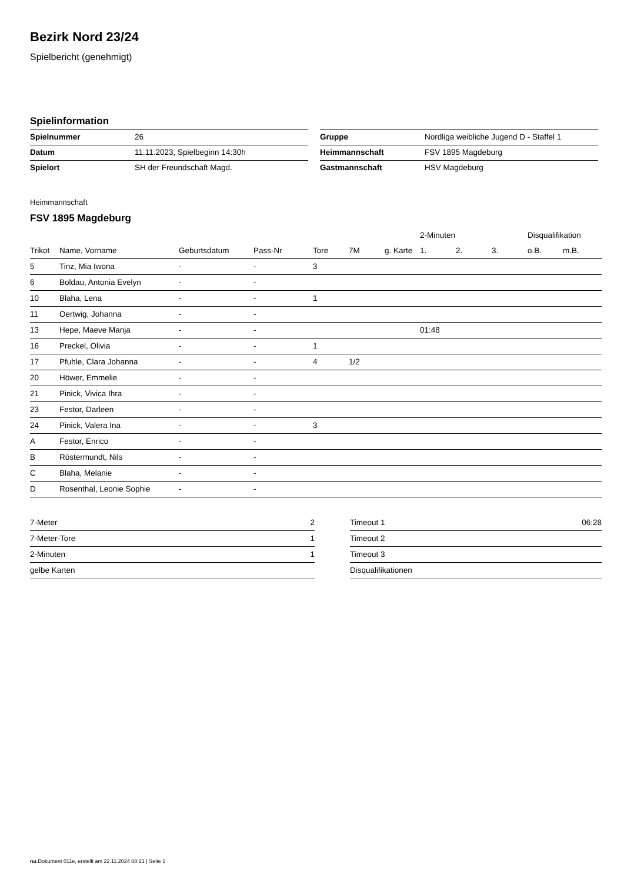Bezirk Nord 23/24
Spielbericht (genehmigt)
Spielinformation
| Spielnummer | 26 |
| Datum | 11.11.2023, Spielbeginn 14:30h |
| Spielort | SH der Freundschaft Magd. |
| Gruppe | Nordliga weibliche Jugend D - Staffel 1 |
| Heimmannschaft | FSV 1895 Magdeburg |
| Gastmannschaft | HSV Magdeburg |
Heimmannschaft
FSV 1895 Magdeburg
| | | | | | | | 2-Minuten | | | Disqualifikation | |
| --- | --- | --- | --- | --- | --- | --- | --- | --- | --- | --- | --- |
| Trikot | Name, Vorname | Geburtsdatum | Pass-Nr | Tore | 7M | g. Karte | 1. | 2. | 3. | o.B. | m.B. |
| 5 | Tinz, Mia Iwona | - | - | 3 | | | | | | | |
| 6 | Boldau, Antonia Evelyn | - | - | | | | | | | | |
| 10 | Blaha, Lena | - | - | 1 | | | | | | | |
| 11 | Oertwig, Johanna | - | - | | | | | | | | |
| 13 | Hepe, Maeve Manja | - | - | | | | 01:48 | | | | |
| 16 | Preckel, Olivia | - | - | 1 | | | | | | | |
| 17 | Pfuhle, Clara Johanna | - | - | 4 | 1/2 | | | | | | |
| 20 | Höwer, Emmelie | - | - | | | | | | | | |
| 21 | Pinick, Vivica Ihra | - | - | | | | | | | | |
| 23 | Festor, Darleen | - | - | | | | | | | | |
| 24 | Pinick, Valera Ina | - | - | 3 | | | | | | | |
| A | Festor, Enrico | - | - | | | | | | | | |
| B | Röstermundt, Nils | - | - | | | | | | | | |
| C | Blaha, Melanie | - | - | | | | | | | | |
| D | Rosenthal, Leonie Sophie | - | - | | | | | | | | |
| 7-Meter | 2 |
| 7-Meter-Tore | 1 |
| 2-Minuten | 1 |
| gelbe Karten | |
| Timeout 1 | 06:28 |
| Timeout 2 | |
| Timeout 3 | |
| Disqualifikationen | |
nu.Dokument 011e, erstellt am 22.11.2024 08:21 | Seite 1